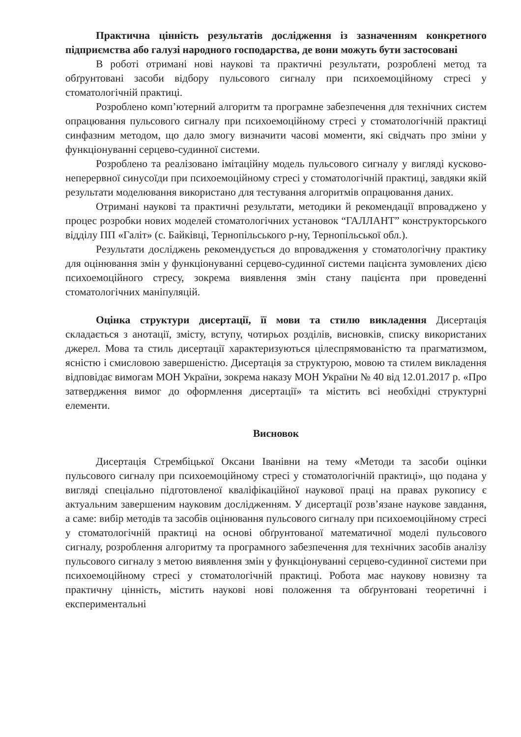Практична цінність результатів дослідження із зазначенням конкретного підприємства або галузі народного господарства, де вони можуть бути застосовані
В роботі отримані нові наукові та практичні результати, розроблені метод та обґрунтовані засоби відбору пульсового сигналу при психоемоційному стресі у стоматологічній практиці.
Розроблено комп’ютерний алгоритм та програмне забезпечення для технічних систем опрацювання пульсового сигналу при психоемоційному стресі у стоматологічній практиці синфазним методом, що дало змогу визначити часові моменти, які свідчать про зміни у функціонуванні серцево-судинної системи.
Розроблено та реалізовано імітаційну модель пульсового сигналу у вигляді кусково-неперервної синусоїди при психоемоційному стресі у стоматологічній практиці, завдяки якій результати моделювання використано для тестування алгоритмів опрацювання даних.
Отримані наукові та практичні результати, методики й рекомендації впроваджено у процес розробки нових моделей стоматологічних установок “ГАЛЛАНТ” конструкторського відділу ПП «Галіт» (с. Байківці, Тернопільського р-ну, Тернопільської обл.).
Результати досліджень рекомендується до впровадження у стоматологічну практику для оцінювання змін у функціонуванні серцево-судинної системи пацієнта зумовлених дією психоемоційного стресу, зокрема виявлення змін стану пацієнта при проведенні стоматологічних маніпуляцій.
Оцінка структури дисертації, її мови та стилю викладення Дисертація складається з анотації, змісту, вступу, чотирьох розділів, висновків, списку використаних джерел. Мова та стиль дисертації характеризуються цілеспрямованістю та прагматизмом, ясністю і смисловою завершеністю. Дисертація за структурою, мовою та стилем викладення відповідає вимогам МОН України, зокрема наказу МОН України № 40 від 12.01.2017 р. «Про затвердження вимог до оформлення дисертації» та містить всі необхідні структурні елементи.
Висновок
Дисертація Стрембіцької Оксани Іванівни на тему «Методи та засоби оцінки пульсового сигналу при психоемоційному стресі у стоматологічній практиці», що подана у вигляді спеціально підготовленої кваліфікаційної наукової праці на правах рукопису є актуальним завершеним науковим дослідженням. У дисертації розв’язане наукове завдання, а саме: вибір методів та засобів оцінювання пульсового сигналу при психоемоційному стресі у стоматологічній практиці на основі обґрунтованої математичної моделі пульсового сигналу, розроблення алгоритму та програмного забезпечення для технічних засобів аналізу пульсового сигналу з метою виявлення змін у функціонуванні серцево-судинної системи при психоемоційному стресі у стоматологічній практиці. Робота має наукову новизну та практичну цінність, містить наукові нові положення та обґрунтовані теоретичні і експериментальні